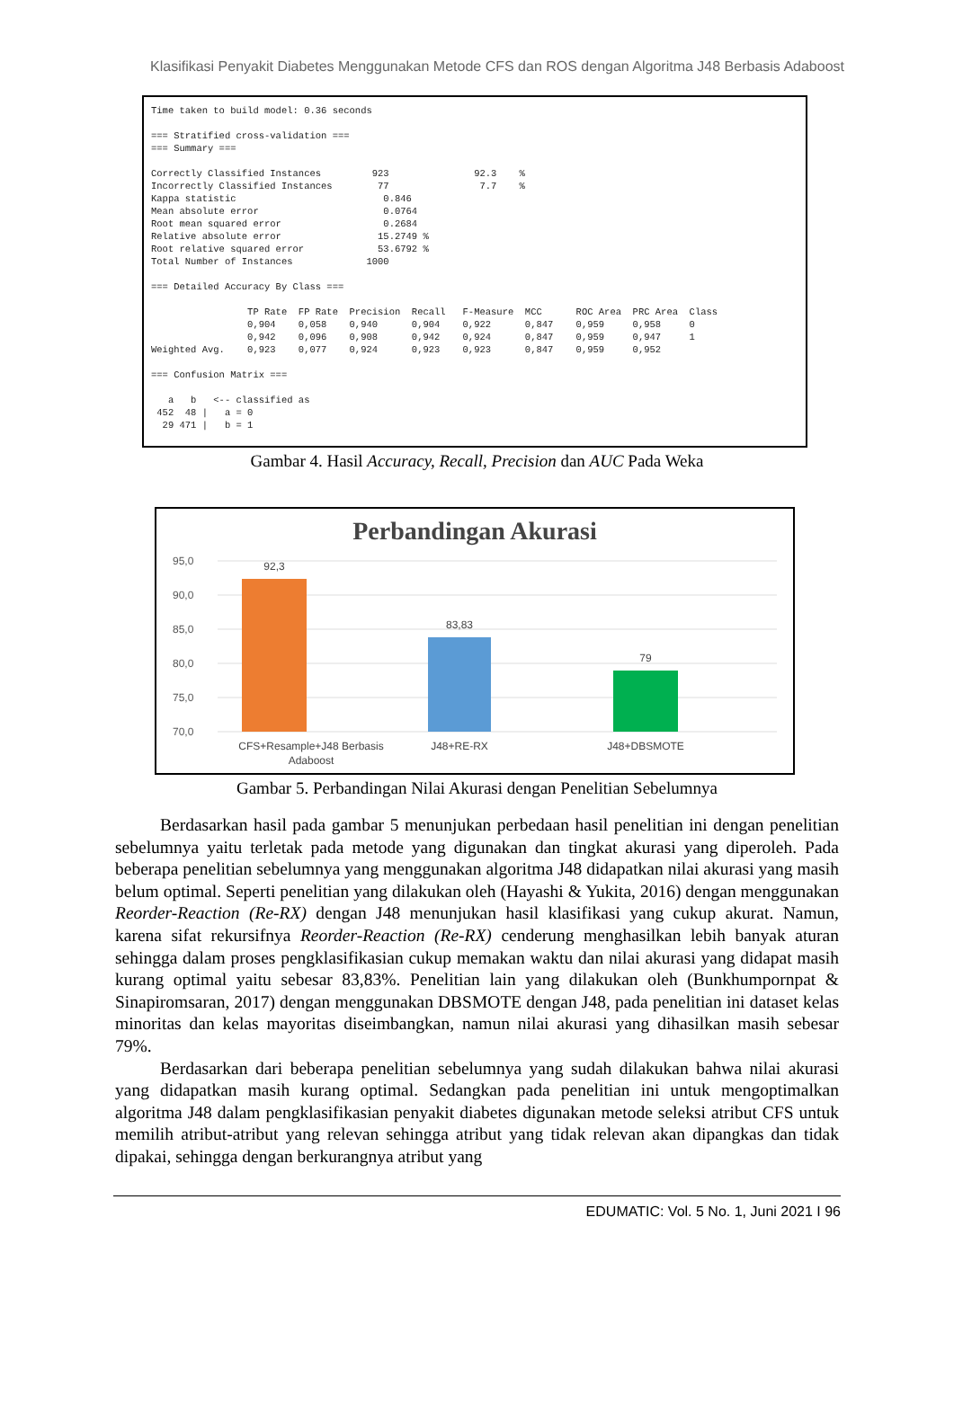Klasifikasi Penyakit Diabetes Menggunakan Metode CFS dan ROS dengan Algoritma J48 Berbasis Adaboost
Time taken to build model: 0.36 seconds

=== Stratified cross-validation ===
=== Summary ===

Correctly Classified Instances         923               92.3    %
Incorrectly Classified Instances        77                7.7    %
Kappa statistic                          0.846
Mean absolute error                      0.0764
Root mean squared error                  0.2684
Relative absolute error                 15.2749 %
Root relative squared error             53.6792 %
Total Number of Instances             1000

=== Detailed Accuracy By Class ===

                 TP Rate  FP Rate  Precision  Recall   F-Measure  MCC      ROC Area  PRC Area  Class
                 0,904    0,058    0,940      0,904    0,922      0,847    0,959     0,958     0
                 0,942    0,096    0,908      0,942    0,924      0,847    0,959     0,947     1
Weighted Avg.    0,923    0,077    0,924      0,923    0,923      0,847    0,959     0,952

=== Confusion Matrix ===

   a   b   <-- classified as
 452  48 |   a = 0
  29 471 |   b = 1
Gambar 4. Hasil Accuracy, Recall, Precision dan AUC Pada Weka
Perbandingan Akurasi
95,0
90,0
85,0
80,0
75,0
70,0
92,3
83,83
79
CFS+Resample+J48 Berbasis
Adaboost
J48+RE-RX
J48+DBSMOTE
Gambar 5. Perbandingan Nilai Akurasi dengan Penelitian Sebelumnya
Berdasarkan hasil pada gambar 5 menunjukan perbedaan hasil penelitian ini dengan penelitian sebelumnya yaitu terletak pada metode yang digunakan dan tingkat akurasi yang diperoleh. Pada beberapa penelitian sebelumnya yang menggunakan algoritma J48 didapatkan nilai akurasi yang masih belum optimal. Seperti penelitian yang dilakukan oleh (Hayashi & Yukita, 2016) dengan menggunakan Reorder-Reaction (Re-RX) dengan J48 menunjukan hasil klasifikasi yang cukup akurat. Namun, karena sifat rekursifnya Reorder-Reaction (Re-RX) cenderung menghasilkan lebih banyak aturan sehingga dalam proses pengklasifikasian cukup memakan waktu dan nilai akurasi yang didapat masih kurang optimal yaitu sebesar 83,83%. Penelitian lain yang dilakukan oleh (Bunkhumpornpat & Sinapiromsaran, 2017) dengan menggunakan DBSMOTE dengan J48, pada penelitian ini dataset kelas minoritas dan kelas mayoritas diseimbangkan, namun nilai akurasi yang dihasilkan masih sebesar 79%.
Berdasarkan dari beberapa penelitian sebelumnya yang sudah dilakukan bahwa nilai akurasi yang didapatkan masih kurang optimal. Sedangkan pada penelitian ini untuk mengoptimalkan algoritma J48 dalam pengklasifikasian penyakit diabetes digunakan metode seleksi atribut CFS untuk memilih atribut-atribut yang relevan sehingga atribut yang tidak relevan akan dipangkas dan tidak dipakai, sehingga dengan berkurangnya atribut yang
EDUMATIC: Vol. 5 No. 1, Juni 2021 I 96